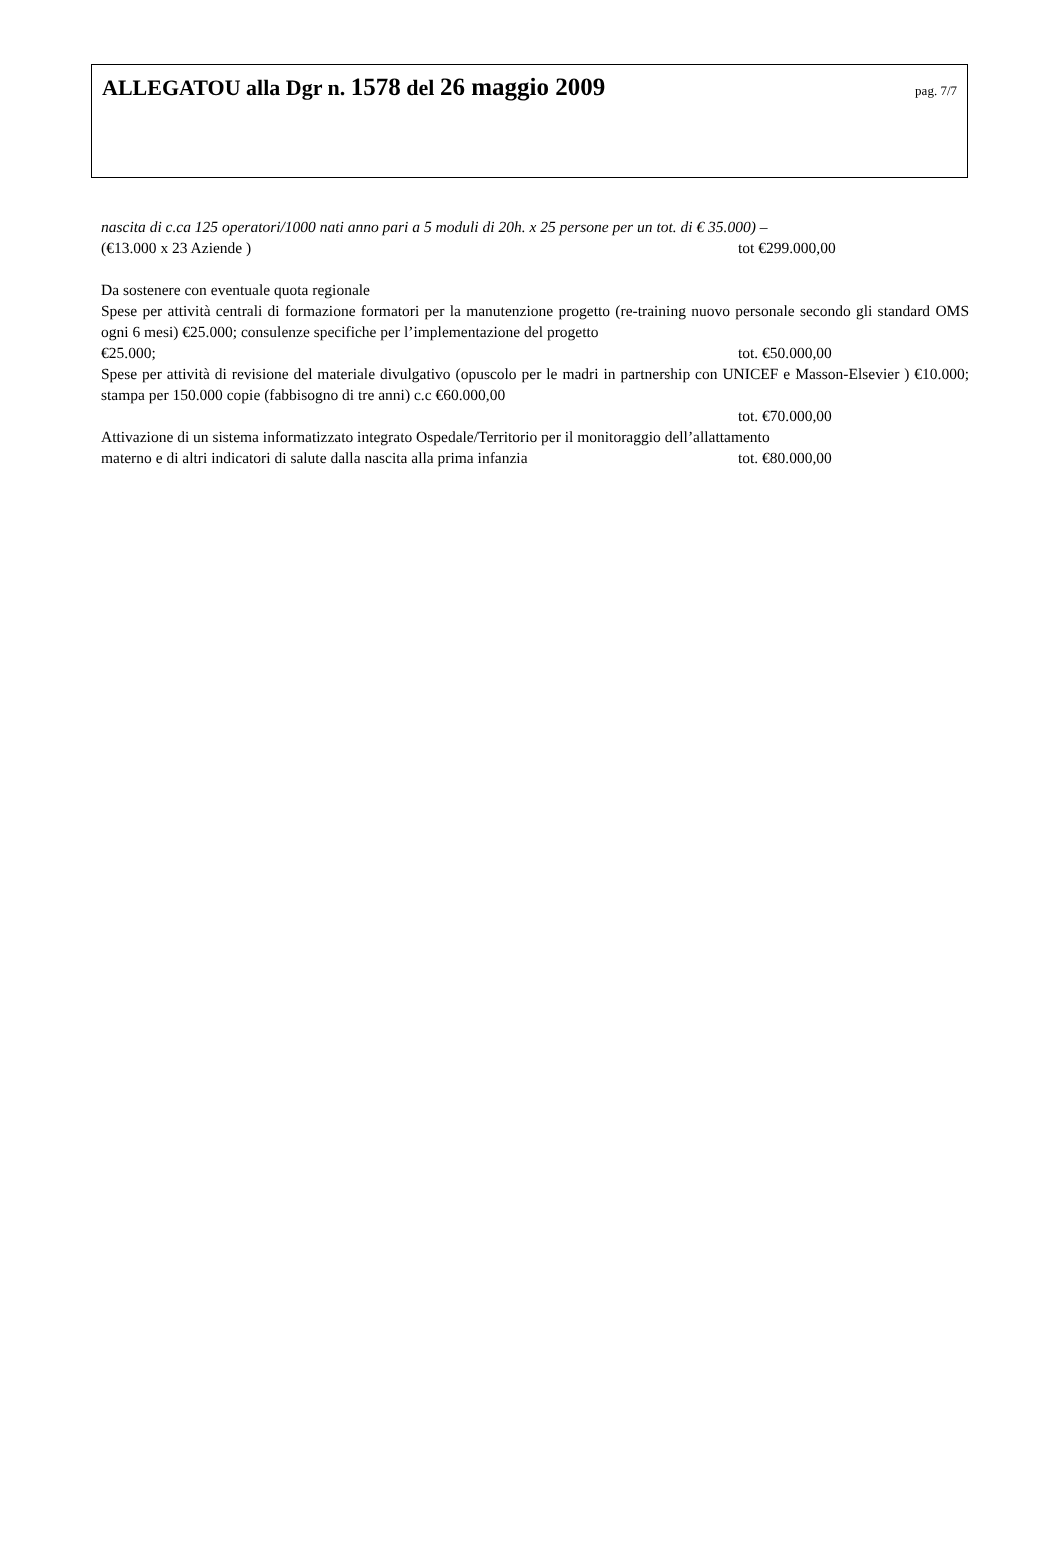ALLEGATOU alla Dgr n. 1578 del 26 maggio 2009
pag. 7/7
nascita di c.ca 125 operatori/1000 nati anno pari a 5 moduli di 20h. x 25 persone per un tot. di € 35.000) –
(€13.000 x 23 Aziende ) tot €299.000,00
Da sostenere con eventuale quota regionale
Spese per attività centrali di formazione formatori per la manutenzione progetto (re-training nuovo personale secondo gli standard OMS ogni 6 mesi) €25.000; consulenze specifiche per l’implementazione del progetto
€25.000; tot. €50.000,00
Spese per attività di revisione del materiale divulgativo (opuscolo per le madri in partnership con UNICEF e Masson-Elsevier ) €10.000; stampa per 150.000 copie (fabbisogno di tre anni) c.c €60.000,00
tot. €70.000,00
Attivazione di un sistema informatizzato integrato Ospedale/Territorio per il monitoraggio dell’allattamento
materno e di altri indicatori di salute dalla nascita alla prima infanzia tot. €80.000,00